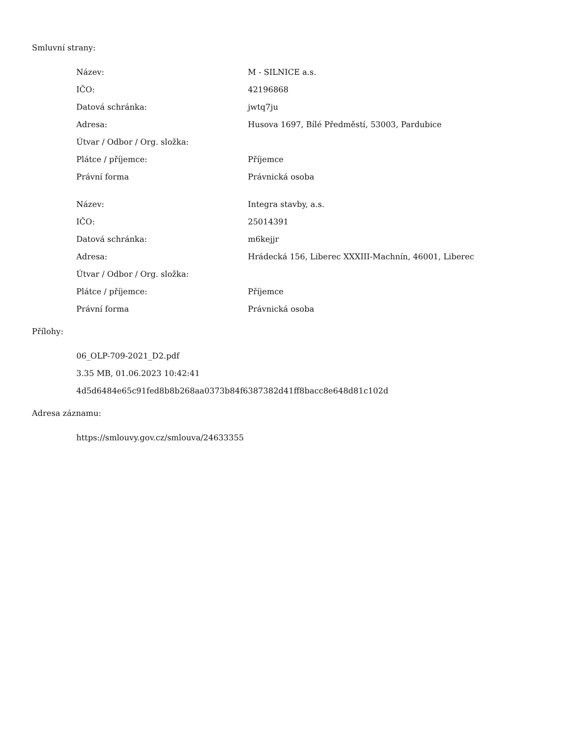Smluvní strany:
| Název: | M - SILNICE a.s. |
| IČO: | 42196868 |
| Datová schránka: | jwtq7ju |
| Adresa: | Husova 1697, Bílé Předměstí, 53003, Pardubice |
| Útvar / Odbor / Org. složka: | |
| Plátce / příjemce: | Příjemce |
| Právní forma | Právnická osoba |
| Název: | Integra stavby, a.s. |
| IČO: | 25014391 |
| Datová schránka: | m6kejjr |
| Adresa: | Hrádecká 156, Liberec XXXIII-Machnín, 46001, Liberec |
| Útvar / Odbor / Org. složka: | |
| Plátce / příjemce: | Příjemce |
| Právní forma | Právnická osoba |
Přílohy:
06_OLP-709-2021_D2.pdf
3.35 MB, 01.06.2023 10:42:41
4d5d6484e65c91fed8b8b268aa0373b84f6387382d41ff8bacc8e648d81c102d
Adresa záznamu:
https://smlouvy.gov.cz/smlouva/24633355